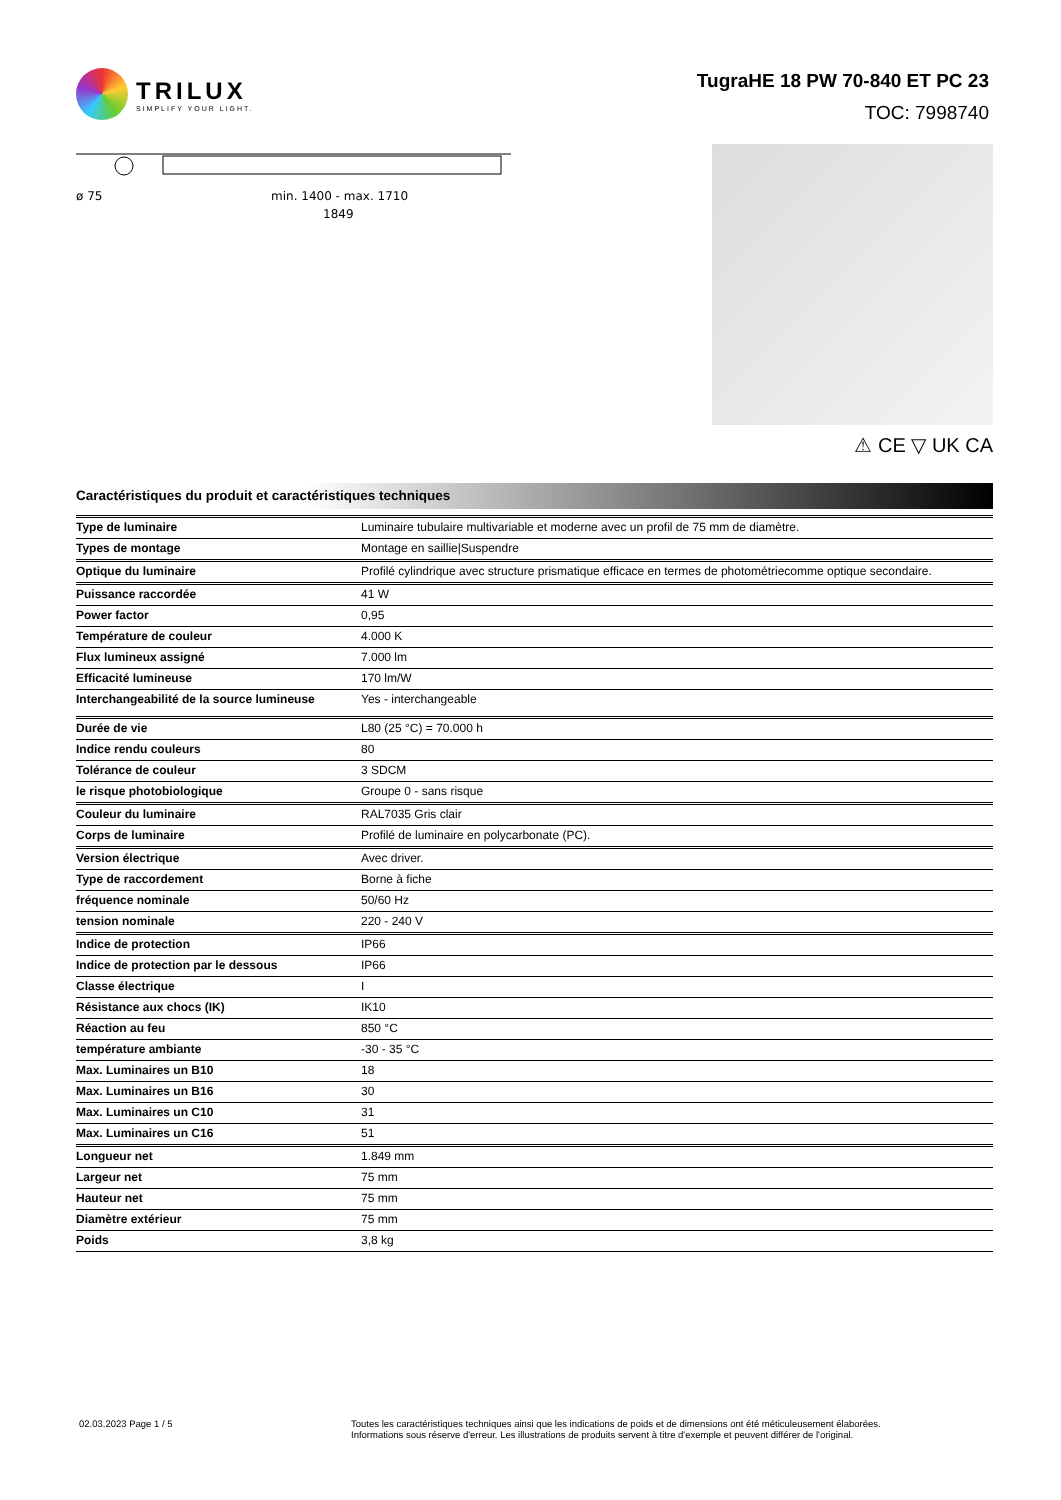TRILUX
SIMPLIFY YOUR LIGHT.
TugraHE 18 PW 70-840 ET PC 23
TOC: 7998740
ø 75
min. 1400 - max. 1710
1849
⚠ CE ▽ UK CA
Caractéristiques du produit et caractéristiques techniques
| Type de luminaire | Luminaire tubulaire multivariable et moderne avec un profil de 75 mm de diamètre. |
| Types de montage | Montage en saillie/Suspendre |
| Optique du luminaire | Profilé cylindrique avec structure prismatique efficace en termes de photométriecomme optique secondaire. |
| Puissance raccordée | 41 W |
| Power factor | 0,95 |
| Température de couleur | 4.000 K |
| Flux lumineux assigné | 7.000 lm |
| Efficacité lumineuse | 170 lm/W |
| Interchangeabilité de la source lumineuse | Yes - interchangeable |
| Durée de vie | L80 (25 °C) = 70.000 h |
| Indice rendu couleurs | 80 |
| Tolérance de couleur | 3 SDCM |
| le risque photobiologique | Groupe 0 - sans risque |
| Couleur du luminaire | RAL7035 Gris clair |
| Corps de luminaire | Profilé de luminaire en polycarbonate (PC). |
| Version électrique | Avec driver. |
| Type de raccordement | Borne à fiche |
| fréquence nominale | 50/60 Hz |
| tension nominale | 220 - 240 V |
| Indice de protection | IP66 |
| Indice de protection par le dessous | IP66 |
| Classe électrique | I |
| Résistance aux chocs (IK) | IK10 |
| Réaction au feu | 850 °C |
| température ambiante | -30 - 35 °C |
| Max. Luminaires un B10 | 18 |
| Max. Luminaires un B16 | 30 |
| Max. Luminaires un C10 | 31 |
| Max. Luminaires un C16 | 51 |
| Longueur net | 1.849 mm |
| Largeur net | 75 mm |
| Hauteur net | 75 mm |
| Diamètre extérieur | 75 mm |
| Poids | 3,8 kg |
02.03.2023 Page 1 / 5 Toutes les caractéristiques techniques ainsi que les indications de poids et de dimensions ont été méticuleusement élaborées.
Informations sous réserve d'erreur. Les illustrations de produits servent à titre d'exemple et peuvent différer de l'original.